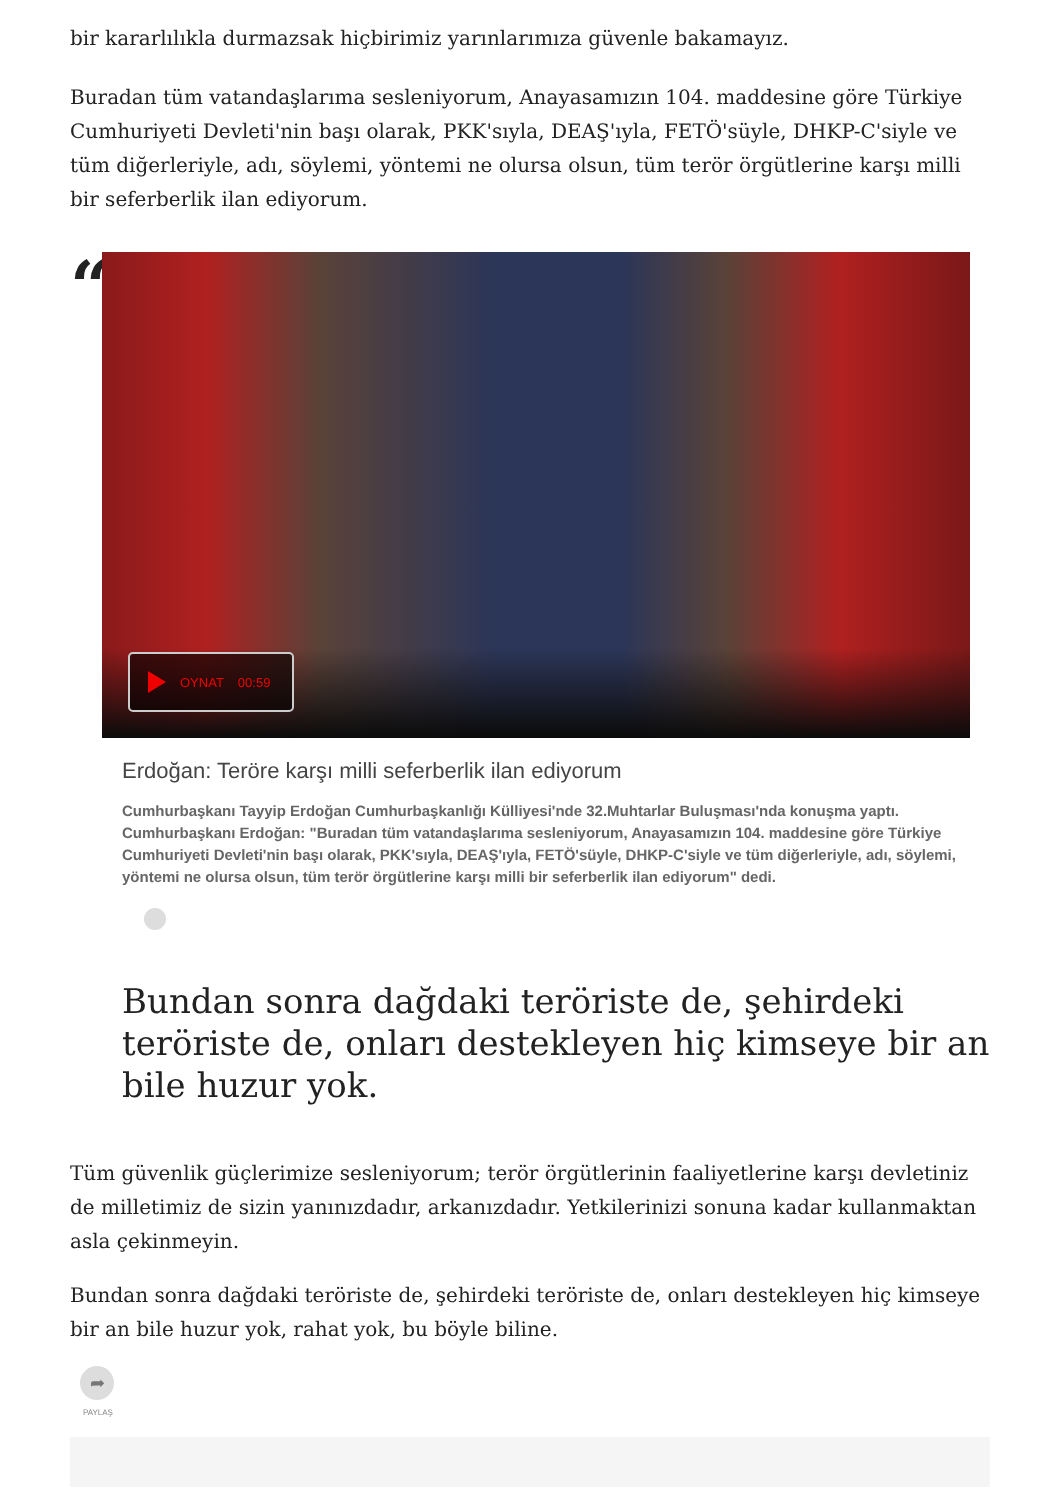bir kararlılıkla durmazsak hiçbirimiz yarınlarımıza güvenle bakamayız.
Buradan tüm vatandaşlarıma sesleniyorum, Anayasamızın 104. maddesine göre Türkiye Cumhuriyeti Devleti'nin başı olarak, PKK'sıyla, DEAŞ'ıyla, FETÖ'süyle, DHKP-C'siyle ve tüm diğerleriyle, adı, söylemi, yöntemi ne olursa olsun, tüm terör örgütlerine karşı milli bir seferberlik ilan ediyorum.
“
OYNAT 00:59
Erdoğan: Teröre karşı milli seferberlik ilan ediyorum
Cumhurbaşkanı Tayyip Erdoğan Cumhurbaşkanlığı Külliyesi'nde 32.Muhtarlar Buluşması'nda konuşma yaptı. Cumhurbaşkanı Erdoğan: "Buradan tüm vatandaşlarıma sesleniyorum, Anayasamızın 104. maddesine göre Türkiye Cumhuriyeti Devleti'nin başı olarak, PKK'sıyla, DEAŞ'ıyla, FETÖ'süyle, DHKP-C'siyle ve tüm diğerleriyle, adı, söylemi, yöntemi ne olursa olsun, tüm terör örgütlerine karşı milli bir seferberlik ilan ediyorum" dedi.
Bundan sonra dağdaki teröriste de, şehirdeki teröriste de, onları destekleyen hiç kimseye bir an bile huzur yok.
Tüm güvenlik güçlerimize sesleniyorum; terör örgütlerinin faaliyetlerine karşı devletiniz de milletimiz de sizin yanınızdadır, arkanızdadır. Yetkilerinizi sonuna kadar kullanmaktan asla çekinmeyin.
Bundan sonra dağdaki teröriste de, şehirdeki teröriste de, onları destekleyen hiç kimseye bir an bile huzur yok, rahat yok, bu böyle biline.
➦
PAYLAŞ